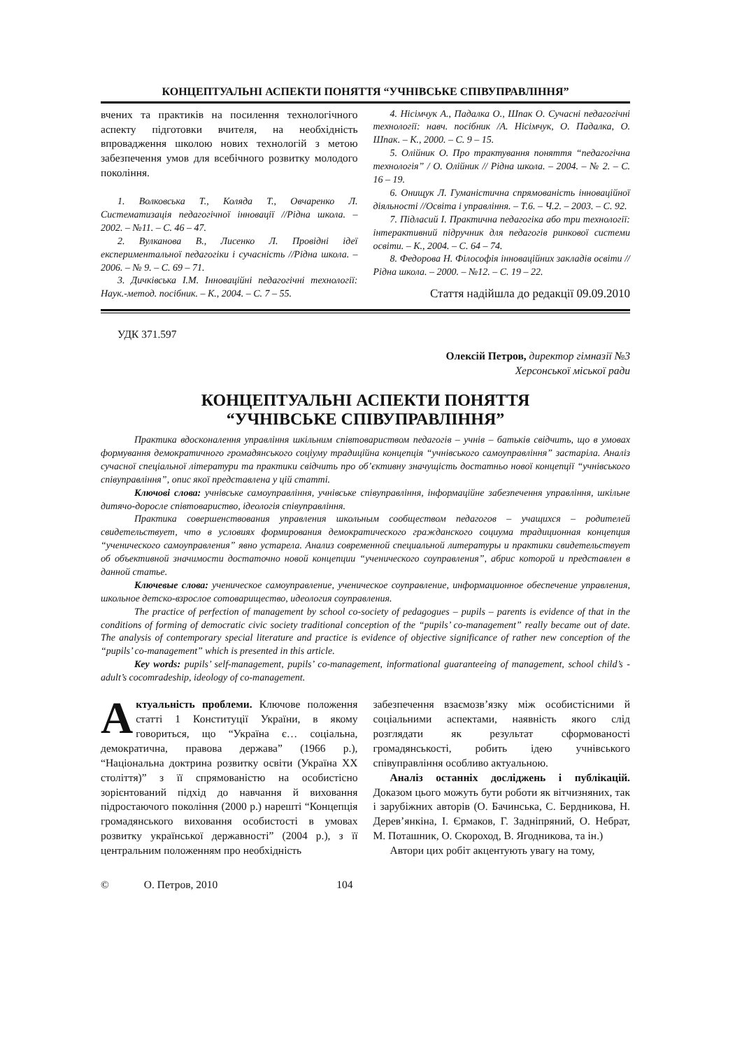КОНЦЕПТУАЛЬНІ АСПЕКТИ ПОНЯТТЯ “УЧНІВСЬКЕ СПІВУПРАВЛІННЯ”
вчених та практиків на посилення технологічного аспекту підготовки вчителя, на необхідність впровадження школою нових технологій з метою забезпечення умов для всебічного розвитку молодого покоління.
1. Волковська Т., Коляда Т., Овчаренко Л. Систематизація педагогічної інновації //Рідна школа. – 2002. – №11. – С. 46 – 47.
2. Вулканова В., Лисенко Л. Провідні ідеї експериментальної педагогіки і сучасність //Рідна школа. – 2006. – № 9. – С. 69 – 71.
3. Дичківська І.М. Інноваційні педагогічні технології: Наук.-метод. посібник. – К., 2004. – С. 7 – 55.
4. Нісімчук А., Падалка О., Шпак О. Сучасні педагогічні технології: навч. посібник /А. Нісімчук, О. Падалка, О. Шпак. – К., 2000. – С. 9 – 15.
5. Олійник О. Про трактування поняття “педагогічна технологія” / О. Олійник // Рідна школа. – 2004. – № 2. – С. 16 – 19.
6. Онищук Л. Гуманістична спрямованість інноваційної діяльності //Освіта і управління. – Т.6. – Ч.2. – 2003. – С. 92.
7. Підласий І. Практична педагогіка або три технології: інтерактивний підручник для педагогів ринкової системи освіти. – К., 2004. – С. 64 – 74.
8. Федорова Н. Філософія інноваційних закладів освіти //Рідна школа. – 2000. – №12. – С. 19 – 22.
Стаття надійшла до редакції 09.09.2010
УДК 371.597
Олексій Петров, директор гімназії №3
Херсонської міської ради
КОНЦЕПТУАЛЬНІ АСПЕКТИ ПОНЯТТЯ
“УЧНІВСЬКЕ СПІВУПРАВЛІННЯ”
Практика вдосконалення управління шкільним співтовариством педагогів – учнів – батьків свідчить, що в умовах формування демократичного громадянського соціуму традиційна концепція “учнівського самоуправління” застаріла. Аналіз сучасної спеціальної літератури та практики свідчить про об’єктивну значущість достатньо нової концепції “учнівського співуправління”, опис якої представлена у цій статті.
Ключові слова: учнівське самоуправління, учнівське співуправління, інформаційне забезпечення управління, шкільне дитячо-доросле співтовариство, ідеологія співуправління.
Практика совершенствования управления школьным сообществом педагогов – учащихся – родителей свидетельствует, что в условиях формирования демократического гражданского социума традиционная концепция “ученического самоуправления” явно устарела. Анализ современной специальной литературы и практики свидетельствует об объективной значимости достаточно новой концепции “ученического соуправления”, абрис которой и представлен в данной статье.
Ключевые слова: ученическое самоуправление, ученическое соуправление, информационное обеспечение управления, школьное детско-взрослое сотоварищество, идеология соуправления.
The practice of perfection of management by school co-society of pedagogues – pupils – parents is evidence of that in the conditions of forming of democratic civic society traditional conception of the “pupils’ co-management” really became out of date. The analysis of contemporary special literature and practice is evidence of objective significance of rather new conception of the “pupils’ co-management” which is presented in this article.
Key words: pupils’ self-management, pupils’ co-management, informational guaranteeing of management, school child’s - adult’s cocomradeship, ideology of co-management.
Актуальність проблеми. Ключове положення статті 1 Конституції України, в якому говориться, що “Україна є… соціальна, демократична, правова держава” (1966 р.), “Національна доктрина розвитку освіти (Україна XX століття)” з її спрямованістю на особистісно зорієнтований підхід до навчання й виховання підростаючого покоління (2000 р.) нарешті “Концепція громадянського виховання особистості в умовах розвитку української державності” (2004 р.), з її центральним положенням про необхідність
забезпечення взаємозв’язку між особистісними й соціальними аспектами, наявність якого слід розглядати як результат сформованості громадянськості, робить ідею учнівського співуправління особливо актуальною.
Аналіз останніх досліджень і публікацій. Доказом цього можуть бути роботи як вітчизняних, так і зарубіжних авторів (О. Бачинська, С. Бердникова, Н. Дерев’янкіна, І. Єрмаков, Г. Задніпряний, О. Небрат, М. Поташник, О. Скороход, В. Ягодникова, та ін.)
Автори цих робіт акцентують увагу на тому,
© О. Петров, 2010 104